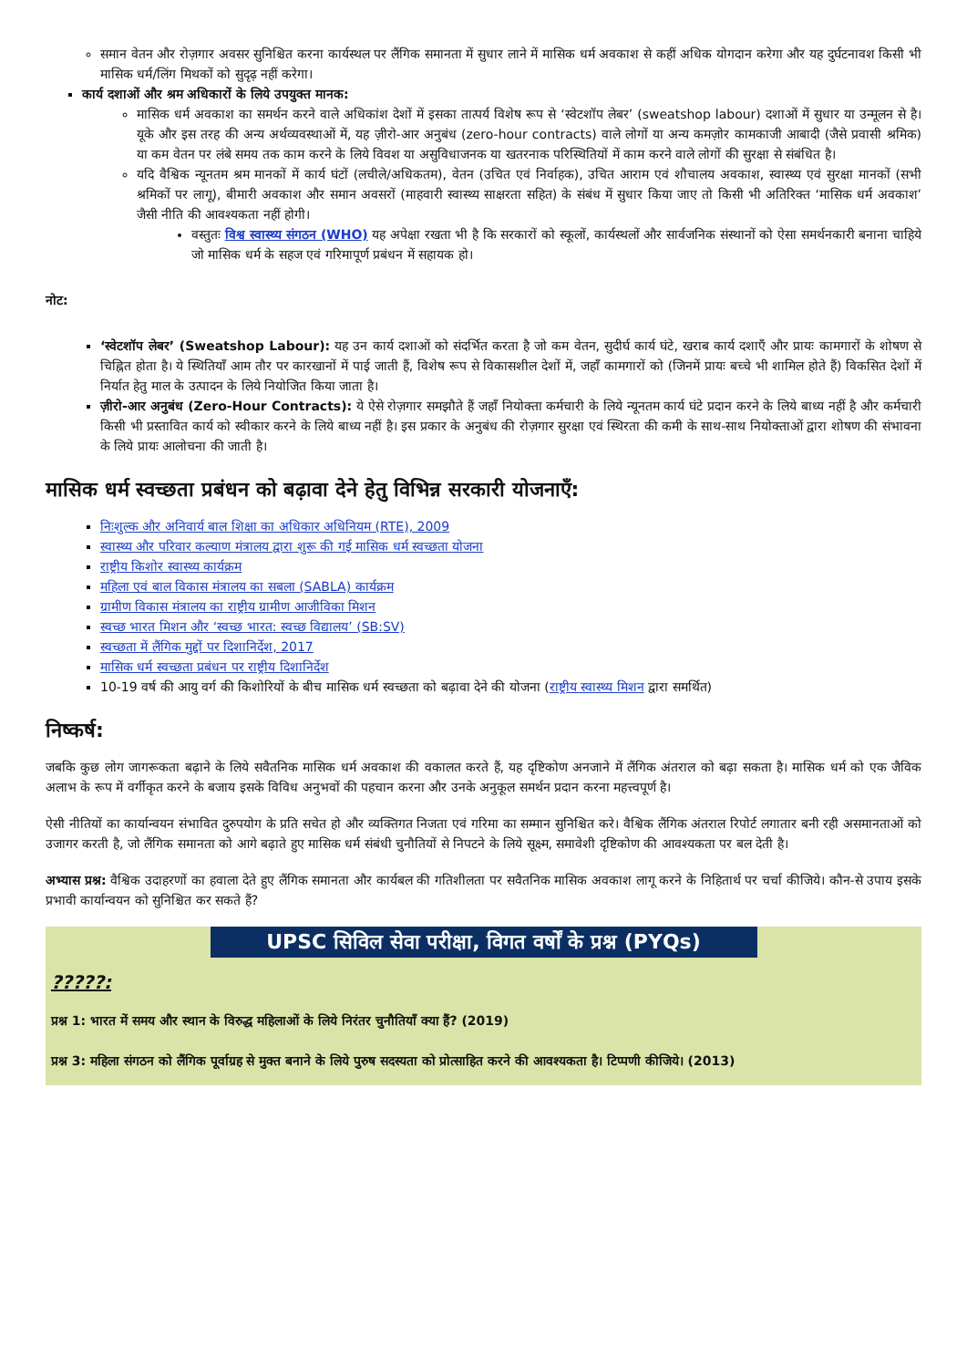समान वेतन और रोज़गार अवसर सुनिश्चित करना कार्यस्थल पर लैंगिक समानता में सुधार लाने में मासिक धर्म अवकाश से कहीं अधिक योगदान करेगा और यह दुर्घटनावश किसी भी मासिक धर्म/लिंग मिथकों को सुदृढ़ नहीं करेगा।
कार्य दशाओं और श्रम अधिकारों के लिये उपयुक्त मानक:
मासिक धर्म अवकाश का समर्थन करने वाले अधिकांश देशों में इसका तात्पर्य विशेष रूप से ‘स्वेटशॉप लेबर’ (sweatshop labour) दशाओं में सुधार या उन्मूलन से है। यूके और इस तरह की अन्य अर्थव्यवस्थाओं में, यह ज़ीरो-आर अनुबंध (zero-hour contracts) वाले लोगों या अन्य कमज़ोर कामकाजी आबादी (जैसे प्रवासी श्रमिक) या कम वेतन पर लंबे समय तक काम करने के लिये विवश या असुविधाजनक या खतरनाक परिस्थितियों में काम करने वाले लोगों की सुरक्षा से संबंधित है।
यदि वैश्विक न्यूनतम श्रम मानकों में कार्य घंटों (लचीले/अधिकतम), वेतन (उचित एवं निर्वाहक), उचित आराम एवं शौचालय अवकाश, स्वास्थ्य एवं सुरक्षा मानकों (सभी श्रमिकों पर लागू), बीमारी अवकाश और समान अवसरों (माहवारी स्वास्थ्य साक्षरता सहित) के संबंध में सुधार किया जाए तो किसी भी अतिरिक्त ‘मासिक धर्म अवकाश’ जैसी नीति की आवश्यकता नहीं होगी।
वस्तुतः विश्व स्वास्थ्य संगठन (WHO) यह अपेक्षा रखता भी है कि सरकारों को स्कूलों, कार्यस्थलों और सार्वजनिक संस्थानों को ऐसा समर्थनकारी बनाना चाहिये जो मासिक धर्म के सहज एवं गरिमापूर्ण प्रबंधन में सहायक हो।
नोट:
‘स्वेटशॉप लेबर’ (Sweatshop Labour): यह उन कार्य दशाओं को संदर्भित करता है जो कम वेतन, सुदीर्घ कार्य घंटे, खराब कार्य दशाएँ और प्रायः कामगारों के शोषण से चिह्नित होता है। ये स्थितियाँ आम तौर पर कारखानों में पाई जाती हैं, विशेष रूप से विकासशील देशों में, जहाँ कामगारों को (जिनमें प्रायः बच्चे भी शामिल होते हैं) विकसित देशों में निर्यात हेतु माल के उत्पादन के लिये नियोजित किया जाता है।
ज़ीरो-आर अनुबंध (Zero-Hour Contracts): ये ऐसे रोज़गार समझौते हैं जहाँ नियोक्ता कर्मचारी के लिये न्यूनतम कार्य घंटे प्रदान करने के लिये बाध्य नहीं है और कर्मचारी किसी भी प्रस्तावित कार्य को स्वीकार करने के लिये बाध्य नहीं है। इस प्रकार के अनुबंध की रोज़गार सुरक्षा एवं स्थिरता की कमी के साथ-साथ नियोक्ताओं द्वारा शोषण की संभावना के लिये प्रायः आलोचना की जाती है।
मासिक धर्म स्वच्छता प्रबंधन को बढ़ावा देने हेतु विभिन्न सरकारी योजनाएँ:
निःशुल्क और अनिवार्य बाल शिक्षा का अधिकार अधिनियम (RTE), 2009
स्वास्थ्य और परिवार कल्याण मंत्रालय द्वारा शुरू की गई मासिक धर्म स्वच्छता योजना
राष्ट्रीय किशोर स्वास्थ्य कार्यक्रम
महिला एवं बाल विकास मंत्रालय का सबला (SABLA) कार्यक्रम
ग्रामीण विकास मंत्रालय का राष्ट्रीय ग्रामीण आजीविका मिशन
स्वच्छ भारत मिशन और ‘स्वच्छ भारत: स्वच्छ विद्यालय’ (SB:SV)
स्वच्छता में लैंगिक मुद्दों पर दिशानिर्देश, 2017
मासिक धर्म स्वच्छता प्रबंधन पर राष्ट्रीय दिशानिर्देश
10-19 वर्ष की आयु वर्ग की किशोरियों के बीच मासिक धर्म स्वच्छता को बढ़ावा देने की योजना (राष्ट्रीय स्वास्थ्य मिशन द्वारा समर्थित)
निष्कर्ष:
जबकि कुछ लोग जागरूकता बढ़ाने के लिये सवैतनिक मासिक धर्म अवकाश की वकालत करते हैं, यह दृष्टिकोण अनजाने में लैंगिक अंतराल को बढ़ा सकता है। मासिक धर्म को एक जैविक अलाभ के रूप में वर्गीकृत करने के बजाय इसके विविध अनुभवों की पहचान करना और उनके अनुकूल समर्थन प्रदान करना महत्त्वपूर्ण है।
ऐसी नीतियों का कार्यान्वयन संभावित दुरुपयोग के प्रति सचेत हो और व्यक्तिगत निजता एवं गरिमा का सम्मान सुनिश्चित करे। वैश्विक लैंगिक अंतराल रिपोर्ट लगातार बनी रही असमानताओं को उजागर करती है, जो लैंगिक समानता को आगे बढ़ाते हुए मासिक धर्म संबंधी चुनौतियों से निपटने के लिये सूक्ष्म, समावेशी दृष्टिकोण की आवश्यकता पर बल देती है।
अभ्यास प्रश्न: वैश्विक उदाहरणों का हवाला देते हुए लैंगिक समानता और कार्यबल की गतिशीलता पर सवैतनिक मासिक अवकाश लागू करने के निहितार्थ पर चर्चा कीजिये। कौन-से उपाय इसके प्रभावी कार्यान्वयन को सुनिश्चित कर सकते हैं?
UPSC सिविल सेवा परीक्षा, विगत वर्षों के प्रश्न (PYQs)
?????:
प्रश्न 1: भारत में समय और स्थान के विरुद्ध महिलाओं के लिये निरंतर चुनौतियाँ क्या हैं? (2019)
प्रश्न 3: महिला संगठन को लैंगिक पूर्वाग्रह से मुक्त बनाने के लिये पुरुष सदस्यता को प्रोत्साहित करने की आवश्यकता है। टिप्पणी कीजिये। (2013)